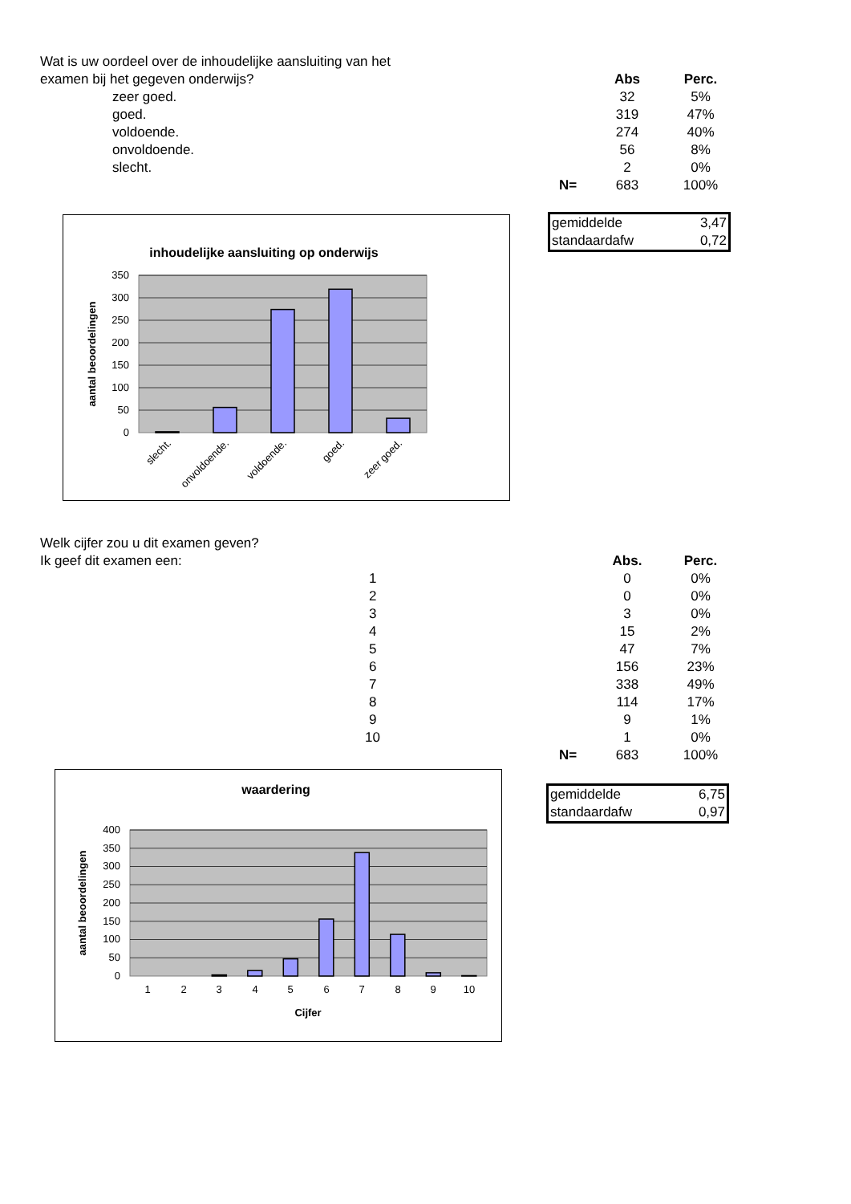| Wat is uw oordeel over de inhoudelijke aansluiting van het | | | |
| examen bij het gegeven onderwijs? | | Abs | Perc. |
| zeer goed. | | 32 | 5% |
| goed. | | 319 | 47% |
| voldoende. | | 274 | 40% |
| onvoldoende. | | 56 | 8% |
| slecht. | | 2 | 0% |
| | N= | 683 | 100% |
inhoudelijke aansluiting op onderwijs
0
50
100
150
200
250
300
350
slecht.
onvoldoende.
voldoende.
goed.
zeer goed.
aantal beoordelingen
| gemiddelde | 3,47 |
| standaardafw | 0,72 |
| Welk cijfer zou u dit examen geven? | | | |
| Ik geef dit examen een: | | Abs. | Perc. |
| 1 | | 0 | 0% |
| 2 | | 0 | 0% |
| 3 | | 3 | 0% |
| 4 | | 15 | 2% |
| 5 | | 47 | 7% |
| 6 | | 156 | 23% |
| 7 | | 338 | 49% |
| 8 | | 114 | 17% |
| 9 | | 9 | 1% |
| 10 | | 1 | 0% |
| | N= | 683 | 100% |
waardering
0
50
100
150
200
250
300
350
400
1
2
3
4
5
6
7
8
9
10
Cijfer
aantal beoordelingen
| gemiddelde | 6,75 |
| standaardafw | 0,97 |